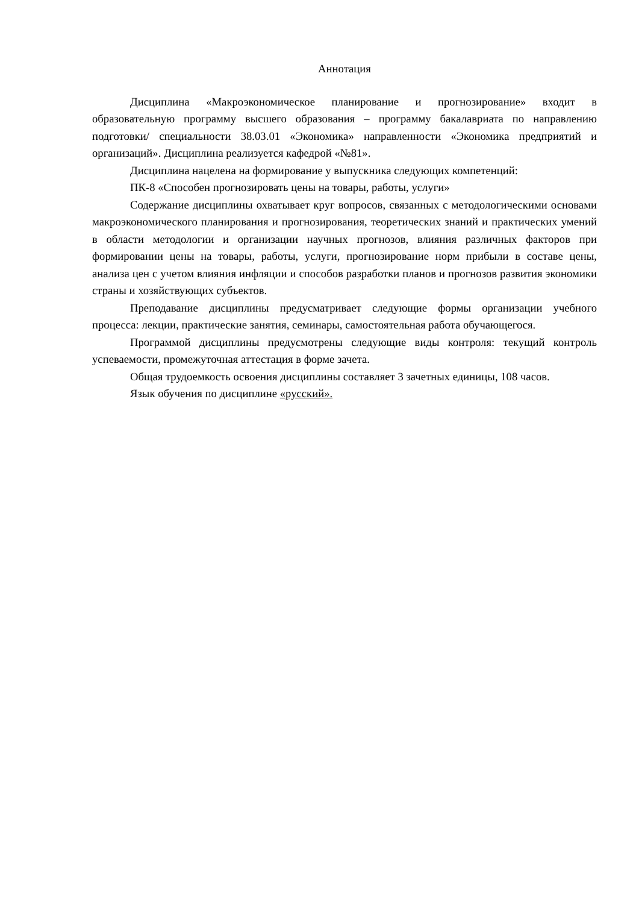Аннотация
Дисциплина «Макроэкономическое планирование и прогнозирование» входит в образовательную программу высшего образования – программу бакалавриата по направлению подготовки/ специальности 38.03.01 «Экономика» направленности «Экономика предприятий и организаций». Дисциплина реализуется кафедрой «№81».
Дисциплина нацелена на формирование у выпускника следующих компетенций:
ПК-8 «Способен прогнозировать цены на товары, работы, услуги»
Содержание дисциплины охватывает круг вопросов, связанных с методологическими основами макроэкономического планирования и прогнозирования, теоретических знаний и практических умений в области методологии и организации научных прогнозов, влияния различных факторов при формировании цены на товары, работы, услуги, прогнозирование норм прибыли в составе цены, анализа цен с учетом влияния инфляции и способов разработки планов и прогнозов развития экономики страны и хозяйствующих субъектов.
Преподавание дисциплины предусматривает следующие формы организации учебного процесса: лекции, практические занятия, семинары, самостоятельная работа обучающегося.
Программой дисциплины предусмотрены следующие виды контроля: текущий контроль успеваемости, промежуточная аттестация в форме зачета.
Общая трудоемкость освоения дисциплины составляет 3 зачетных единицы, 108 часов.
Язык обучения по дисциплине «русский».